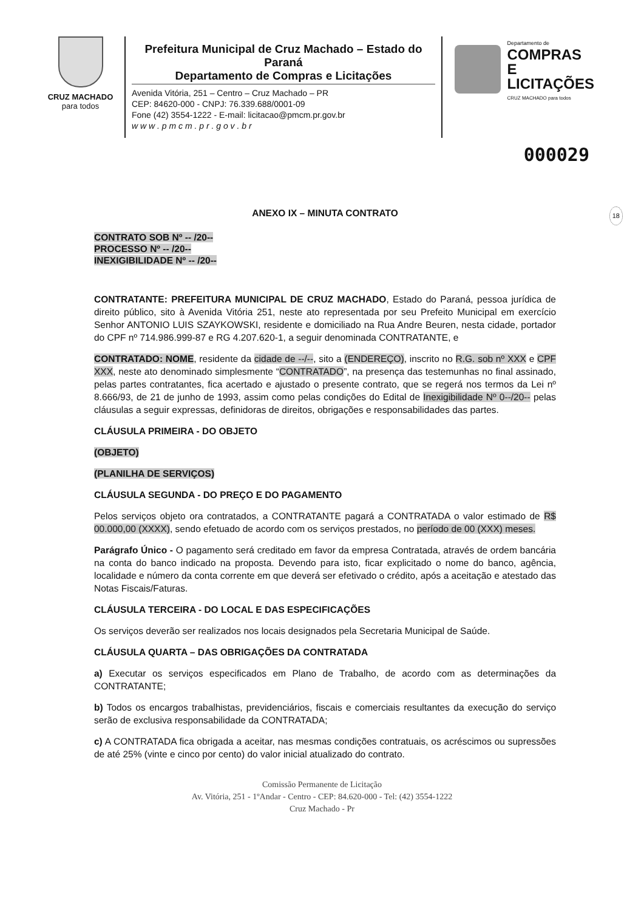CRUZ MACHADO
para todos
Prefeitura Municipal de Cruz Machado – Estado do Paraná
Departamento de Compras e Licitações
Avenida Vitória, 251 – Centro – Cruz Machado – PR
CEP: 84620-000 - CNPJ: 76.339.688/0001-09
Fone (42) 3554-1222 - E-mail: licitacao@pmcm.pr.gov.br
w w w . p m c m . p r . g o v . b r
Departamento de
COMPRAS E
LICITAÇÕES
CRUZ MACHADO para todos
000029
ANEXO IX – MINUTA CONTRATO 18
CONTRATO SOB Nº -- /20--
PROCESSO Nº -- /20--
INEXIGIBILIDADE Nº -- /20--
CONTRATANTE: PREFEITURA MUNICIPAL DE CRUZ MACHADO, Estado do Paraná, pessoa jurídica de direito público, sito à Avenida Vitória 251, neste ato representada por seu Prefeito Municipal em exercício Senhor ANTONIO LUIS SZAYKOWSKI, residente e domiciliado na Rua Andre Beuren, nesta cidade, portador do CPF nº 714.986.999-87 e RG 4.207.620-1, a seguir denominada CONTRATANTE, e
CONTRATADO: NOME, residente da cidade de --/--, sito a (ENDEREÇO), inscrito no R.G. sob nº XXX e CPF XXX, neste ato denominado simplesmente “CONTRATADO”, na presença das testemunhas no final assinado, pelas partes contratantes, fica acertado e ajustado o presente contrato, que se regerá nos termos da Lei nº 8.666/93, de 21 de junho de 1993, assim como pelas condições do Edital de Inexigibilidade Nº 0--/20-- pelas cláusulas a seguir expressas, definidoras de direitos, obrigações e responsabilidades das partes.
CLÁUSULA PRIMEIRA - DO OBJETO
(OBJETO)
(PLANILHA DE SERVIÇOS)
CLÁUSULA SEGUNDA - DO PREÇO E DO PAGAMENTO
Pelos serviços objeto ora contratados, a CONTRATANTE pagará a CONTRATADA o valor estimado de R$ 00.000,00 (XXXX), sendo efetuado de acordo com os serviços prestados, no período de 00 (XXX) meses.
Parágrafo Único - O pagamento será creditado em favor da empresa Contratada, através de ordem bancária na conta do banco indicado na proposta. Devendo para isto, ficar explicitado o nome do banco, agência, localidade e número da conta corrente em que deverá ser efetivado o crédito, após a aceitação e atestado das Notas Fiscais/Faturas.
CLÁUSULA TERCEIRA - DO LOCAL E DAS ESPECIFICAÇÕES
Os serviços deverão ser realizados nos locais designados pela Secretaria Municipal de Saúde.
CLÁUSULA QUARTA – DAS OBRIGAÇÕES DA CONTRATADA
a) Executar os serviços especificados em Plano de Trabalho, de acordo com as determinações da CONTRATANTE;
b) Todos os encargos trabalhistas, previdenciários, fiscais e comerciais resultantes da execução do serviço serão de exclusiva responsabilidade da CONTRATADA;
c) A CONTRATADA fica obrigada a aceitar, nas mesmas condições contratuais, os acréscimos ou supressões de até 25% (vinte e cinco por cento) do valor inicial atualizado do contrato.
Comissão Permanente de Licitação
Av. Vitória, 251 - 1ºAndar - Centro - CEP: 84.620-000 - Tel: (42) 3554-1222
Cruz Machado - Pr